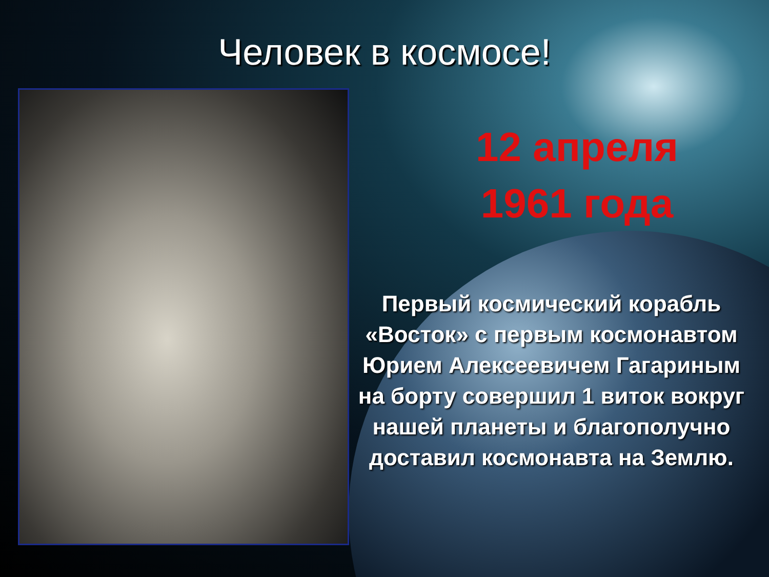Человек в космосе!
12 апреля
1961 года
Первый космический корабль «Восток» с первым космонавтом Юрием Алексеевичем Гагариным на борту совершил 1 виток вокруг нашей планеты и благополучно доставил космонавта на Землю.